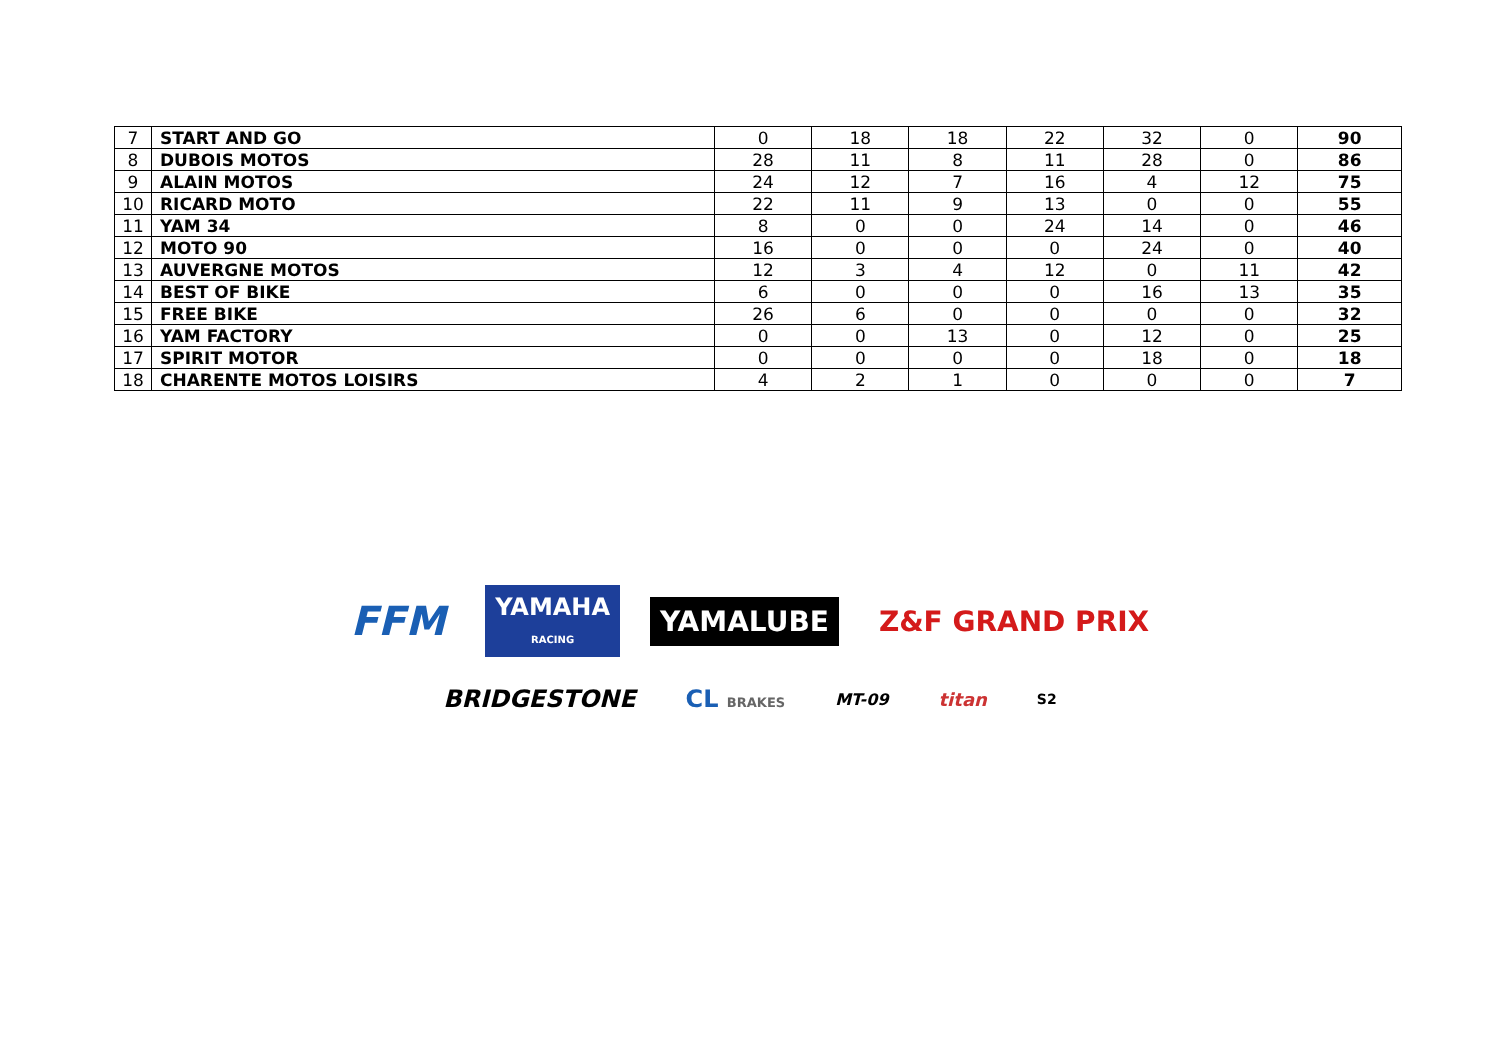| 7 | START AND GO | 0 | 18 | 18 | 22 | 32 | 0 | 90 |
| 8 | DUBOIS MOTOS | 28 | 11 | 8 | 11 | 28 | 0 | 86 |
| 9 | ALAIN MOTOS | 24 | 12 | 7 | 16 | 4 | 12 | 75 |
| 10 | RICARD MOTO | 22 | 11 | 9 | 13 | 0 | 0 | 55 |
| 11 | YAM 34 | 8 | 0 | 0 | 24 | 14 | 0 | 46 |
| 12 | MOTO 90 | 16 | 0 | 0 | 0 | 24 | 0 | 40 |
| 13 | AUVERGNE MOTOS | 12 | 3 | 4 | 12 | 0 | 11 | 42 |
| 14 | BEST OF BIKE | 6 | 0 | 0 | 0 | 16 | 13 | 35 |
| 15 | FREE BIKE | 26 | 6 | 0 | 0 | 0 | 0 | 32 |
| 16 | YAM FACTORY | 0 | 0 | 13 | 0 | 12 | 0 | 25 |
| 17 | SPIRIT MOTOR | 0 | 0 | 0 | 0 | 18 | 0 | 18 |
| 18 | CHARENTE MOTOS LOISIRS | 4 | 2 | 1 | 0 | 0 | 0 | 7 |
FFM
YAMAHA
RACING
YAMALUBE Z&F GRAND PRIX
BRIDGESTONE CL BRAKES
MT-09 titan
S2